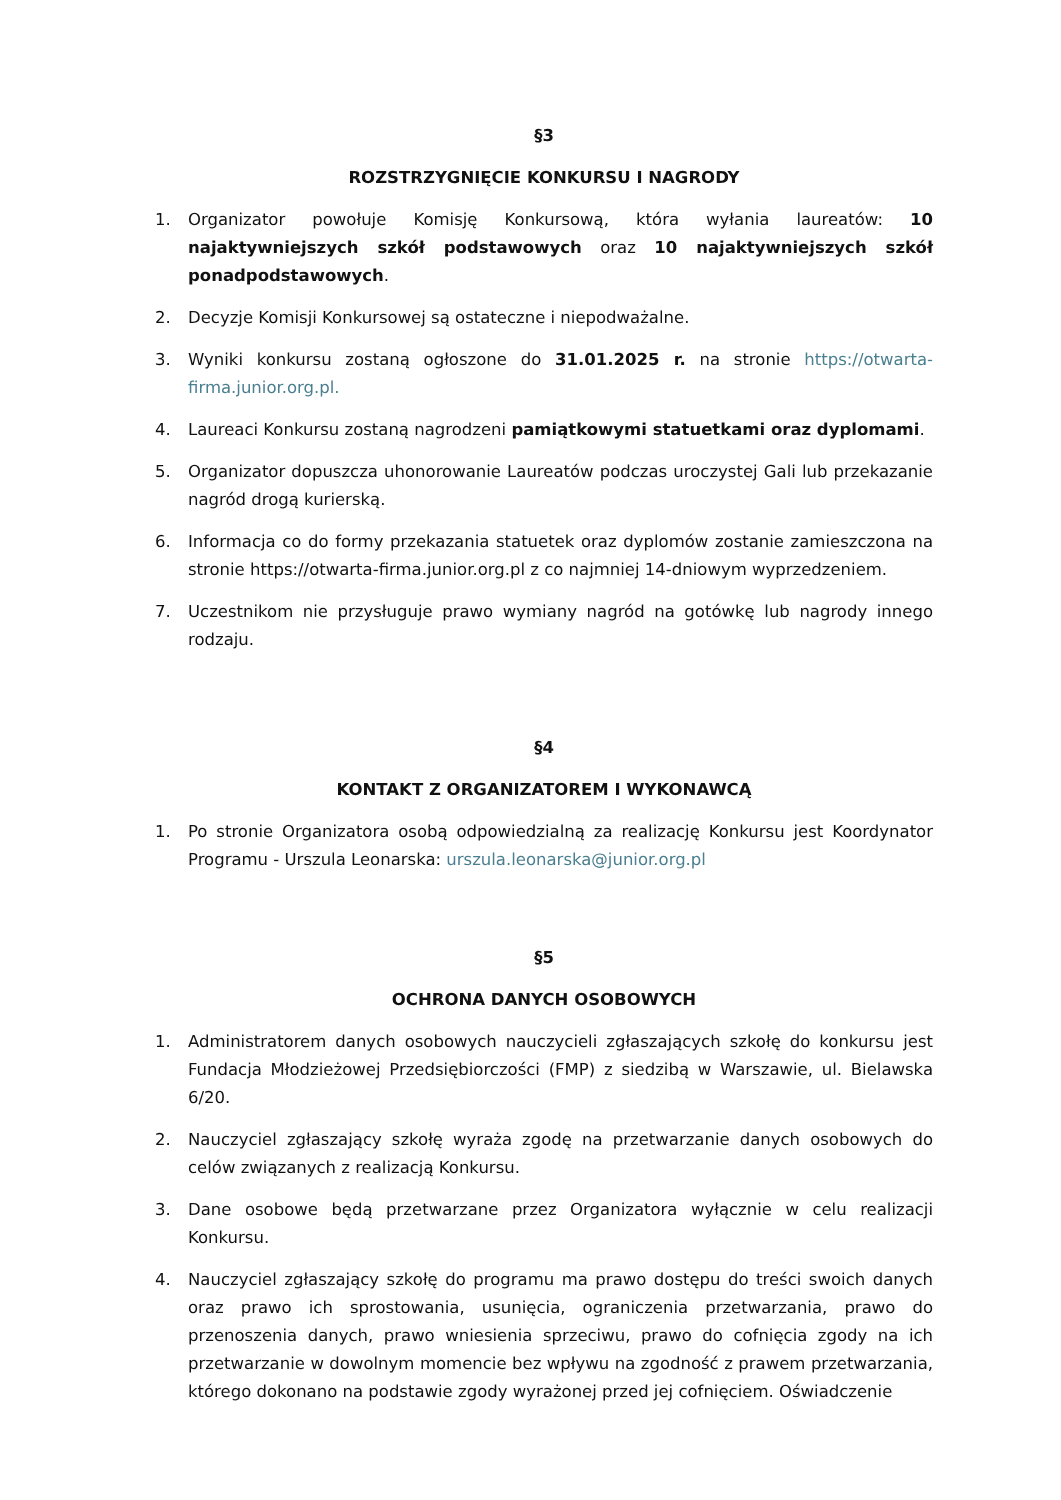§3
ROZSTRZYGNIĘCIE KONKURSU I NAGRODY
1. Organizator powołuje Komisję Konkursową, która wyłania laureatów: 10 najaktywniejszych szkół podstawowych oraz 10 najaktywniejszych szkół ponadpodstawowych.
2. Decyzje Komisji Konkursowej są ostateczne i niepodważalne.
3. Wyniki konkursu zostaną ogłoszone do 31.01.2025 r. na stronie https://otwarta-firma.junior.org.pl.
4. Laureaci Konkursu zostaną nagrodzeni pamiątkowymi statuetkami oraz dyplomami.
5. Organizator dopuszcza uhonorowanie Laureatów podczas uroczystej Gali lub przekazanie nagród drogą kurierską.
6. Informacja co do formy przekazania statuetek oraz dyplomów zostanie zamieszczona na stronie https://otwarta-firma.junior.org.pl z co najmniej 14-dniowym wyprzedzeniem.
7. Uczestnikom nie przysługuje prawo wymiany nagród na gotówkę lub nagrody innego rodzaju.
§4
KONTAKT Z ORGANIZATOREM I WYKONAWCĄ
1. Po stronie Organizatora osobą odpowiedzialną za realizację Konkursu jest Koordynator Programu - Urszula Leonarska: urszula.leonarska@junior.org.pl
§5
OCHRONA DANYCH OSOBOWYCH
1. Administratorem danych osobowych nauczycieli zgłaszających szkołę do konkursu jest Fundacja Młodzieżowej Przedsiębiorczości (FMP) z siedzibą w Warszawie, ul. Bielawska 6/20.
2. Nauczyciel zgłaszający szkołę wyraża zgodę na przetwarzanie danych osobowych do celów związanych z realizacją Konkursu.
3. Dane osobowe będą przetwarzane przez Organizatora wyłącznie w celu realizacji Konkursu.
4. Nauczyciel zgłaszający szkołę do programu ma prawo dostępu do treści swoich danych oraz prawo ich sprostowania, usunięcia, ograniczenia przetwarzania, prawo do przenoszenia danych, prawo wniesienia sprzeciwu, prawo do cofnięcia zgody na ich przetwarzanie w dowolnym momencie bez wpływu na zgodność z prawem przetwarzania, którego dokonano na podstawie zgody wyrażonej przed jej cofnięciem. Oświadczenie